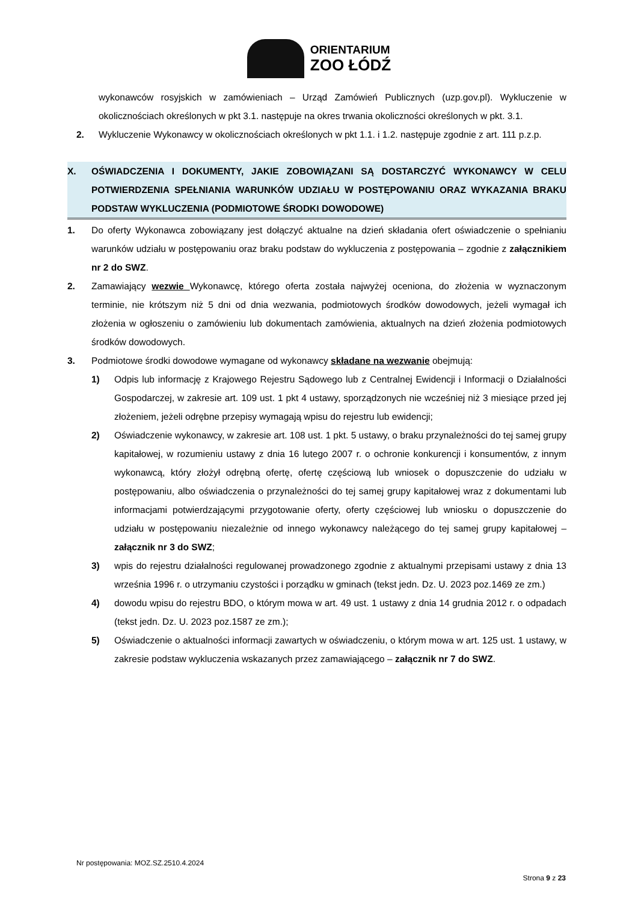ORIENTARIUM
ZOO ŁÓDŹ
wykonawców rosyjskich w zamówieniach – Urząd Zamówień Publicznych (uzp.gov.pl). Wykluczenie w okolicznościach określonych w pkt 3.1. następuje na okres trwania okoliczności określonych w pkt. 3.1.
2. Wykluczenie Wykonawcy w okolicznościach określonych w pkt 1.1. i 1.2. następuje zgodnie z art. 111 p.z.p.
X. OŚWIADCZENIA I DOKUMENTY, JAKIE ZOBOWIĄZANI SĄ DOSTARCZYĆ WYKONAWCY W CELU POTWIERDZENIA SPEŁNIANIA WARUNKÓW UDZIAŁU W POSTĘPOWANIU ORAZ WYKAZANIA BRAKU PODSTAW WYKLUCZENIA (PODMIOTOWE ŚRODKI DOWODOWE)
1. Do oferty Wykonawca zobowiązany jest dołączyć aktualne na dzień składania ofert oświadczenie o spełnianiu warunków udziału w postępowaniu oraz braku podstaw do wykluczenia z postępowania – zgodnie z załącznikiem nr 2 do SWZ.
2. Zamawiający wezwie Wykonawcę, którego oferta została najwyżej oceniona, do złożenia w wyznaczonym terminie, nie krótszym niż 5 dni od dnia wezwania, podmiotowych środków dowodowych, jeżeli wymagał ich złożenia w ogłoszeniu o zamówieniu lub dokumentach zamówienia, aktualnych na dzień złożenia podmiotowych środków dowodowych.
3. Podmiotowe środki dowodowe wymagane od wykonawcy składane na wezwanie obejmują:
1) Odpis lub informację z Krajowego Rejestru Sądowego lub z Centralnej Ewidencji i Informacji o Działalności Gospodarczej, w zakresie art. 109 ust. 1 pkt 4 ustawy, sporządzonych nie wcześniej niż 3 miesiące przed jej złożeniem, jeżeli odrębne przepisy wymagają wpisu do rejestru lub ewidencji;
2) Oświadczenie wykonawcy, w zakresie art. 108 ust. 1 pkt. 5 ustawy, o braku przynależności do tej samej grupy kapitałowej, w rozumieniu ustawy z dnia 16 lutego 2007 r. o ochronie konkurencji i konsumentów, z innym wykonawcą, który złożył odrębną ofertę, ofertę częściową lub wniosek o dopuszczenie do udziału w postępowaniu, albo oświadczenia o przynależności do tej samej grupy kapitałowej wraz z dokumentami lub informacjami potwierdzającymi przygotowanie oferty, oferty częściowej lub wniosku o dopuszczenie do udziału w postępowaniu niezależnie od innego wykonawcy należącego do tej samej grupy kapitałowej – załącznik nr 3 do SWZ;
3) wpis do rejestru działalności regulowanej prowadzonego zgodnie z aktualnymi przepisami ustawy z dnia 13 września 1996 r. o utrzymaniu czystości i porządku w gminach (tekst jedn. Dz. U. 2023 poz.1469 ze zm.)
4) dowodu wpisu do rejestru BDO, o którym mowa w art. 49 ust. 1 ustawy z dnia 14 grudnia 2012 r. o odpadach (tekst jedn. Dz. U. 2023 poz.1587 ze zm.);
5) Oświadczenie o aktualności informacji zawartych w oświadczeniu, o którym mowa w art. 125 ust. 1 ustawy, w zakresie podstaw wykluczenia wskazanych przez zamawiającego – załącznik nr 7 do SWZ.
Nr postępowania: MOZ.SZ.2510.4.2024
Strona 9 z 23